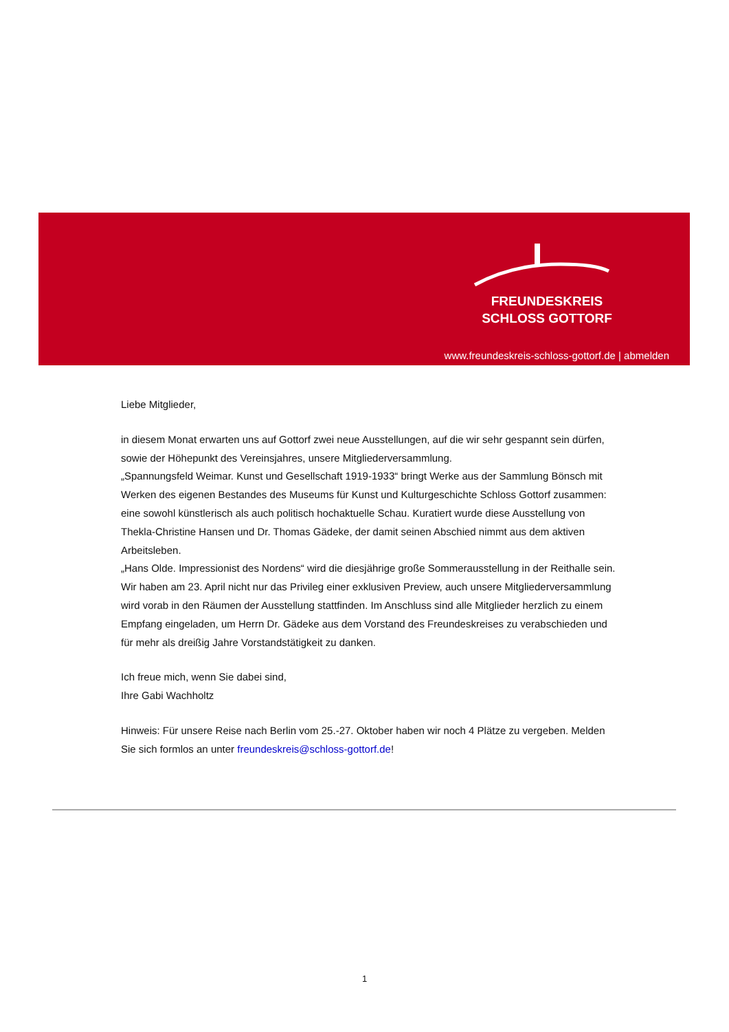FREUNDESKREIS
SCHLOSS GOTTORF
www.freundeskreis-schloss-gottorf.de | abmelden
Liebe Mitglieder,
in diesem Monat erwarten uns auf Gottorf zwei neue Ausstellungen, auf die wir sehr gespannt sein dürfen, sowie der Höhepunkt des Vereinsjahres, unsere Mitgliederversammlung.
„Spannungsfeld Weimar. Kunst und Gesellschaft 1919-1933“ bringt Werke aus der Sammlung Bönsch mit Werken des eigenen Bestandes des Museums für Kunst und Kulturgeschichte Schloss Gottorf zusammen: eine sowohl künstlerisch als auch politisch hochaktuelle Schau. Kuratiert wurde diese Ausstellung von Thekla-Christine Hansen und Dr. Thomas Gädeke, der damit seinen Abschied nimmt aus dem aktiven Arbeitsleben.
„Hans Olde. Impressionist des Nordens“ wird die diesjährige große Sommerausstellung in der Reithalle sein. Wir haben am 23. April nicht nur das Privileg einer exklusiven Preview, auch unsere Mitgliederversammlung wird vorab in den Räumen der Ausstellung stattfinden. Im Anschluss sind alle Mitglieder herzlich zu einem Empfang eingeladen, um Herrn Dr. Gädeke aus dem Vorstand des Freundeskreises zu verabschieden und für mehr als dreißig Jahre Vorstandstätigkeit zu danken.
Ich freue mich, wenn Sie dabei sind,
Ihre Gabi Wachholtz
Hinweis: Für unsere Reise nach Berlin vom 25.-27. Oktober haben wir noch 4 Plätze zu vergeben. Melden Sie sich formlos an unter freundeskreis@schloss-gottorf.de!
1